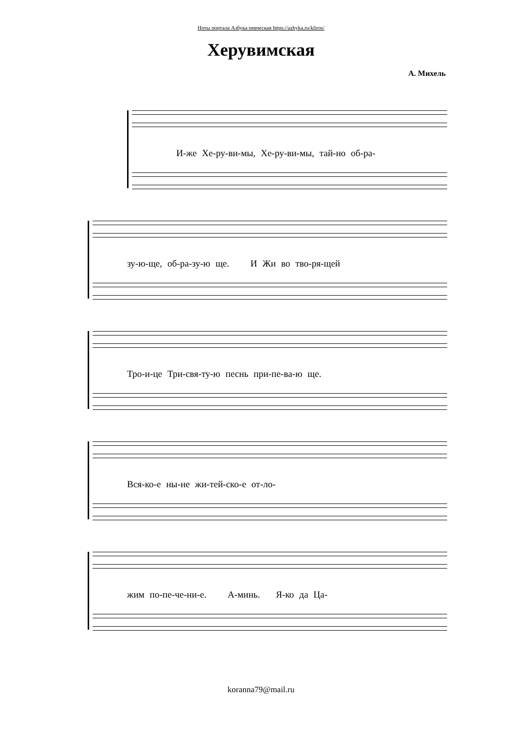Ноты портала Азбука певческая https://azbyka.ru/kliros/
Херувимская
А. Михель
И-же Хе-ру-ви-мы, Хе-ру-ви-мы, тай-но об-ра-
зу-ю-ще, об-ра-зу-ю ще. И Жи во тво-ря-щей
Тро-и-це Три-свя-ту-ю песнь при-пе-ва-ю ще.
Вся-ко-е ны-не жи-тей-ско-е от-ло-
жим по-пе-че-ни-е. А-минь. Я-ко да Ца-
koranna79@mail.ru